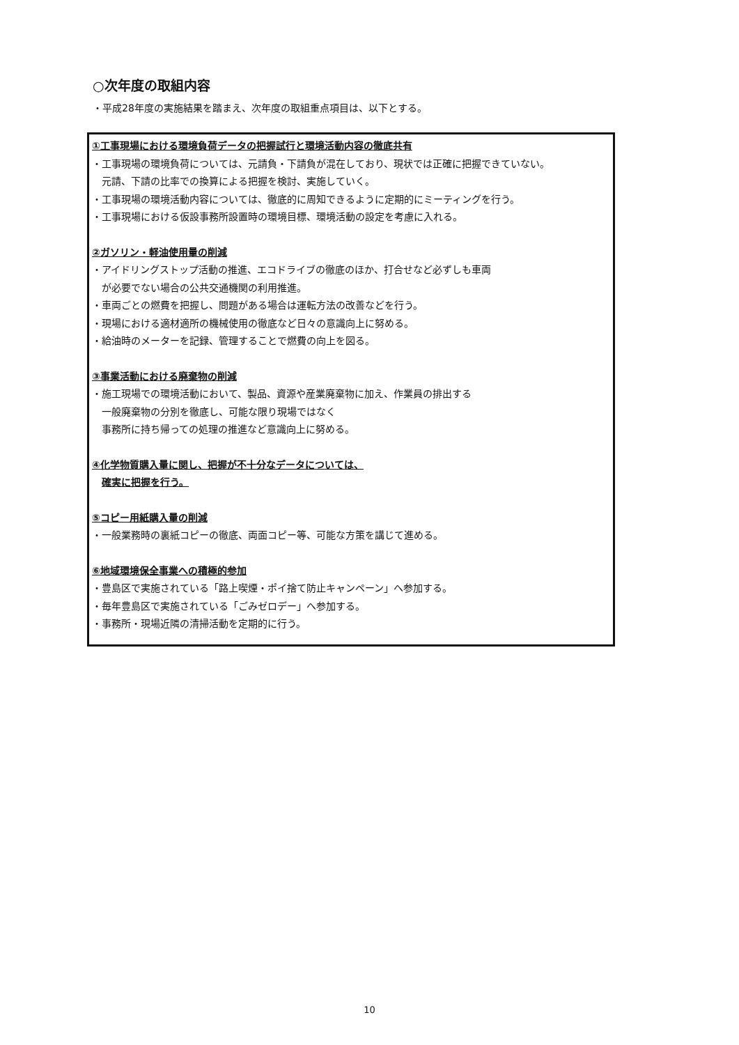○次年度の取組内容
・平成28年度の実施結果を踏まえ、次年度の取組重点項目は、以下とする。
①工事現場における環境負荷データの把握試行と環境活動内容の徹底共有
・工事現場の環境負荷については、元請負・下請負が混在しており、現状では正確に把握できていない。
元請、下請の比率での換算による把握を検討、実施していく。
・工事現場の環境活動内容については、徹底的に周知できるように定期的にミーティングを行う。
・工事現場における仮設事務所設置時の環境目標、環境活動の設定を考慮に入れる。
②ガソリン・軽油使用量の削減
・アイドリングストップ活動の推進、エコドライブの徹底のほか、打合せなど必ずしも車両
が必要でない場合の公共交通機関の利用推進。
・車両ごとの燃費を把握し、問題がある場合は運転方法の改善などを行う。
・現場における適材適所の機械使用の徹底など日々の意識向上に努める。
・給油時のメーターを記録、管理することで燃費の向上を図る。
③事業活動における廃棄物の削減
・施工現場での環境活動において、製品、資源や産業廃棄物に加え、作業員の排出する
一般廃棄物の分別を徹底し、可能な限り現場ではなく
事務所に持ち帰っての処理の推進など意識向上に努める。
④化学物質購入量に関し、把握が不十分なデータについては、
確実に把握を行う。
⑤コピー用紙購入量の削減
・一般業務時の裏紙コピーの徹底、両面コピー等、可能な方策を講じて進める。
⑥地域環境保全事業への積極的参加
・豊島区で実施されている「路上喫煙・ポイ捨て防止キャンペーン」へ参加する。
・毎年豊島区で実施されている「ごみゼロデー」へ参加する。
・事務所・現場近隣の清掃活動を定期的に行う。
10